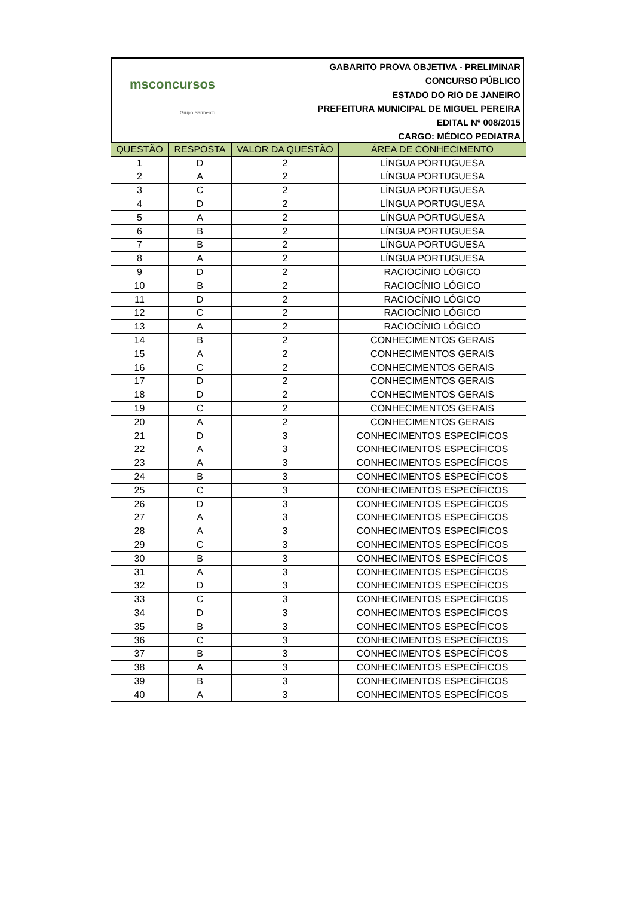msconcursos
Grupo Sarmento
GABARITO PROVA OBJETIVA - PRELIMINAR
CONCURSO PÚBLICO
ESTADO DO RIO DE JANEIRO
PREFEITURA MUNICIPAL DE MIGUEL PEREIRA
EDITAL Nº 008/2015
CARGO: MÉDICO PEDIATRA
| QUESTÃO | RESPOSTA | VALOR DA QUESTÃO | ÁREA DE CONHECIMENTO |
| --- | --- | --- | --- |
| 1 | D | 2 | LÍNGUA PORTUGUESA |
| 2 | A | 2 | LÍNGUA PORTUGUESA |
| 3 | C | 2 | LÍNGUA PORTUGUESA |
| 4 | D | 2 | LÍNGUA PORTUGUESA |
| 5 | A | 2 | LÍNGUA PORTUGUESA |
| 6 | B | 2 | LÍNGUA PORTUGUESA |
| 7 | B | 2 | LÍNGUA PORTUGUESA |
| 8 | A | 2 | LÍNGUA PORTUGUESA |
| 9 | D | 2 | RACIOCÍNIO LÓGICO |
| 10 | B | 2 | RACIOCÍNIO LÓGICO |
| 11 | D | 2 | RACIOCÍNIO LÓGICO |
| 12 | C | 2 | RACIOCÍNIO LÓGICO |
| 13 | A | 2 | RACIOCÍNIO LÓGICO |
| 14 | B | 2 | CONHECIMENTOS GERAIS |
| 15 | A | 2 | CONHECIMENTOS GERAIS |
| 16 | C | 2 | CONHECIMENTOS GERAIS |
| 17 | D | 2 | CONHECIMENTOS GERAIS |
| 18 | D | 2 | CONHECIMENTOS GERAIS |
| 19 | C | 2 | CONHECIMENTOS GERAIS |
| 20 | A | 2 | CONHECIMENTOS GERAIS |
| 21 | D | 3 | CONHECIMENTOS ESPECÍFICOS |
| 22 | A | 3 | CONHECIMENTOS ESPECÍFICOS |
| 23 | A | 3 | CONHECIMENTOS ESPECÍFICOS |
| 24 | B | 3 | CONHECIMENTOS ESPECÍFICOS |
| 25 | C | 3 | CONHECIMENTOS ESPECÍFICOS |
| 26 | D | 3 | CONHECIMENTOS ESPECÍFICOS |
| 27 | A | 3 | CONHECIMENTOS ESPECÍFICOS |
| 28 | A | 3 | CONHECIMENTOS ESPECÍFICOS |
| 29 | C | 3 | CONHECIMENTOS ESPECÍFICOS |
| 30 | B | 3 | CONHECIMENTOS ESPECÍFICOS |
| 31 | A | 3 | CONHECIMENTOS ESPECÍFICOS |
| 32 | D | 3 | CONHECIMENTOS ESPECÍFICOS |
| 33 | C | 3 | CONHECIMENTOS ESPECÍFICOS |
| 34 | D | 3 | CONHECIMENTOS ESPECÍFICOS |
| 35 | B | 3 | CONHECIMENTOS ESPECÍFICOS |
| 36 | C | 3 | CONHECIMENTOS ESPECÍFICOS |
| 37 | B | 3 | CONHECIMENTOS ESPECÍFICOS |
| 38 | A | 3 | CONHECIMENTOS ESPECÍFICOS |
| 39 | B | 3 | CONHECIMENTOS ESPECÍFICOS |
| 40 | A | 3 | CONHECIMENTOS ESPECÍFICOS |